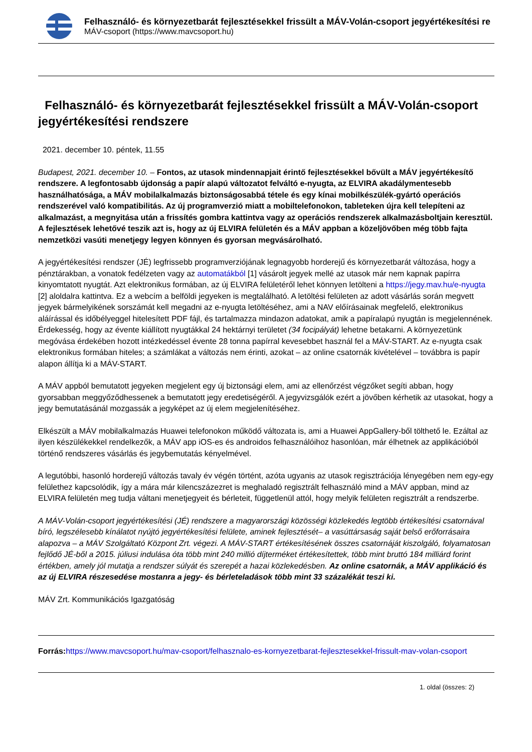Felhasználó- és környezetbarát fejlesztésekkel frissült a MÁV-Volán-csoport jegyértékesítési re
MÁV-csoport (https://www.mavcsoport.hu)
Felhasználó- és környezetbarát fejlesztésekkel frissült a MÁV-Volán-csoport jegyértékesítési rendszere
2021. december 10. péntek, 11.55
Budapest, 2021. december 10. – Fontos, az utasok mindennapjait érintő fejlesztésekkel bővült a MÁV jegyértékesítő rendszere. A legfontosabb újdonság a papír alapú változatot felváltó e-nyugta, az ELVIRA akadálymentesebb használhatósága, a MÁV mobilalkalmazás biztonságosabbá tétele és egy kínai mobilkészülék-gyártó operációs rendszerével való kompatibilitás. Az új programverzió miatt a mobiltelefonokon, tableteken újra kell telepíteni az alkalmazást, a megnyitása után a frissítés gombra kattintva vagy az operációs rendszerek alkalmazásboltjain keresztül. A fejlesztések lehetővé teszik azt is, hogy az új ELVIRA felületén és a MÁV appban a közeljövőben még több fajta nemzetközi vasúti menetjegy legyen könnyen és gyorsan megvásárolható.
A jegyértékesítési rendszer (JÉ) legfrissebb programverziójának legnagyobb horderejű és környezetbarát változása, hogy a pénztárakban, a vonatok fedélzeten vagy az automatákból [1] vásárolt jegyek mellé az utasok már nem kapnak papírra kinyomtatott nyugtát. Azt elektronikus formában, az új ELVIRA felületéről lehet könnyen letölteni a https://jegy.mav.hu/e-nyugta [2] aloldalra kattintva. Ez a webcím a belföldi jegyeken is megtalálható. A letöltési felületen az adott vásárlás során megvett jegyek bármelyikének sorszámát kell megadni az e-nyugta letöltéséhez, ami a NAV előírásainak megfelelő, elektronikus aláírással és időbélyeggel hitelesített PDF fájl, és tartalmazza mindazon adatokat, amik a papíralapú nyugtán is megjelennének. Érdekesség, hogy az évente kiállított nyugtákkal 24 hektárnyi területet (34 focipályát) lehetne betakarni. A környezetünk megóvása érdekében hozott intézkedéssel évente 28 tonna papírral kevesebbet használ fel a MÁV-START. Az e-nyugta csak elektronikus formában hiteles; a számlákat a változás nem érinti, azokat – az online csatornák kivételével – továbbra is papír alapon állítja ki a MÁV-START.
A MÁV appból bemutatott jegyeken megjelent egy új biztonsági elem, ami az ellenőrzést végzőket segíti abban, hogy gyorsabban meggyőződhessenek a bemutatott jegy eredetiségéről. A jegyvizsgálók ezért a jövőben kérhetik az utasokat, hogy a jegy bemutatásánál mozgassák a jegyképet az új elem megjelenítéséhez.
Elkészült a MÁV mobilalkalmazás Huawei telefonokon működő változata is, ami a Huawei AppGallery-ből tölthető le. Ezáltal az ilyen készülékekkel rendelkezők, a MÁV app iOS-es és androidos felhasználóihoz hasonlóan, már élhetnek az applikációból történő rendszeres vásárlás és jegybemutatás kényelmével.
A legutóbbi, hasonló horderejű változás tavaly év végén történt, azóta ugyanis az utasok regisztrációja lényegében nem egy-egy felülethez kapcsolódik, így a mára már kilencszázezret is meghaladó regisztrált felhasználó mind a MÁV appban, mind az ELVIRA felületén meg tudja váltani menetjegyeit és bérleteit, függetlenül attól, hogy melyik felületen regisztrált a rendszerbe.
A MÁV-Volán-csoport jegyértékesítési (JÉ) rendszere a magyarországi közösségi közlekedés legtöbb értékesítési csatornával bíró, legszélesebb kínálatot nyújtó jegyértékesítési felülete, aminek fejlesztését– a vasúttársaság saját belső erőforrásaira alapozva – a MÁV Szolgáltató Központ Zrt. végezi. A MÁV-START értékesítésének összes csatornáját kiszolgáló, folyamatosan fejlődő JÉ-ből a 2015. júliusi indulása óta több mint 240 millió díjterméket értékesítettek, több mint bruttó 184 milliárd forint értékben, amely jól mutatja a rendszer súlyát és szerepét a hazai közlekedésben. Az online csatornák, a MÁV applikáció és az új ELVIRA részesedése mostanra a jegy- és bérleteladások több mint 33 százalékát teszi ki.
MÁV Zrt. Kommunikációs Igazgatóság
Forrás: https://www.mavcsoport.hu/mav-csoport/felhasznalo-es-kornyezetbarat-fejlesztesekkel-frissult-mav-volan-csoport
1. oldal (összes: 2)